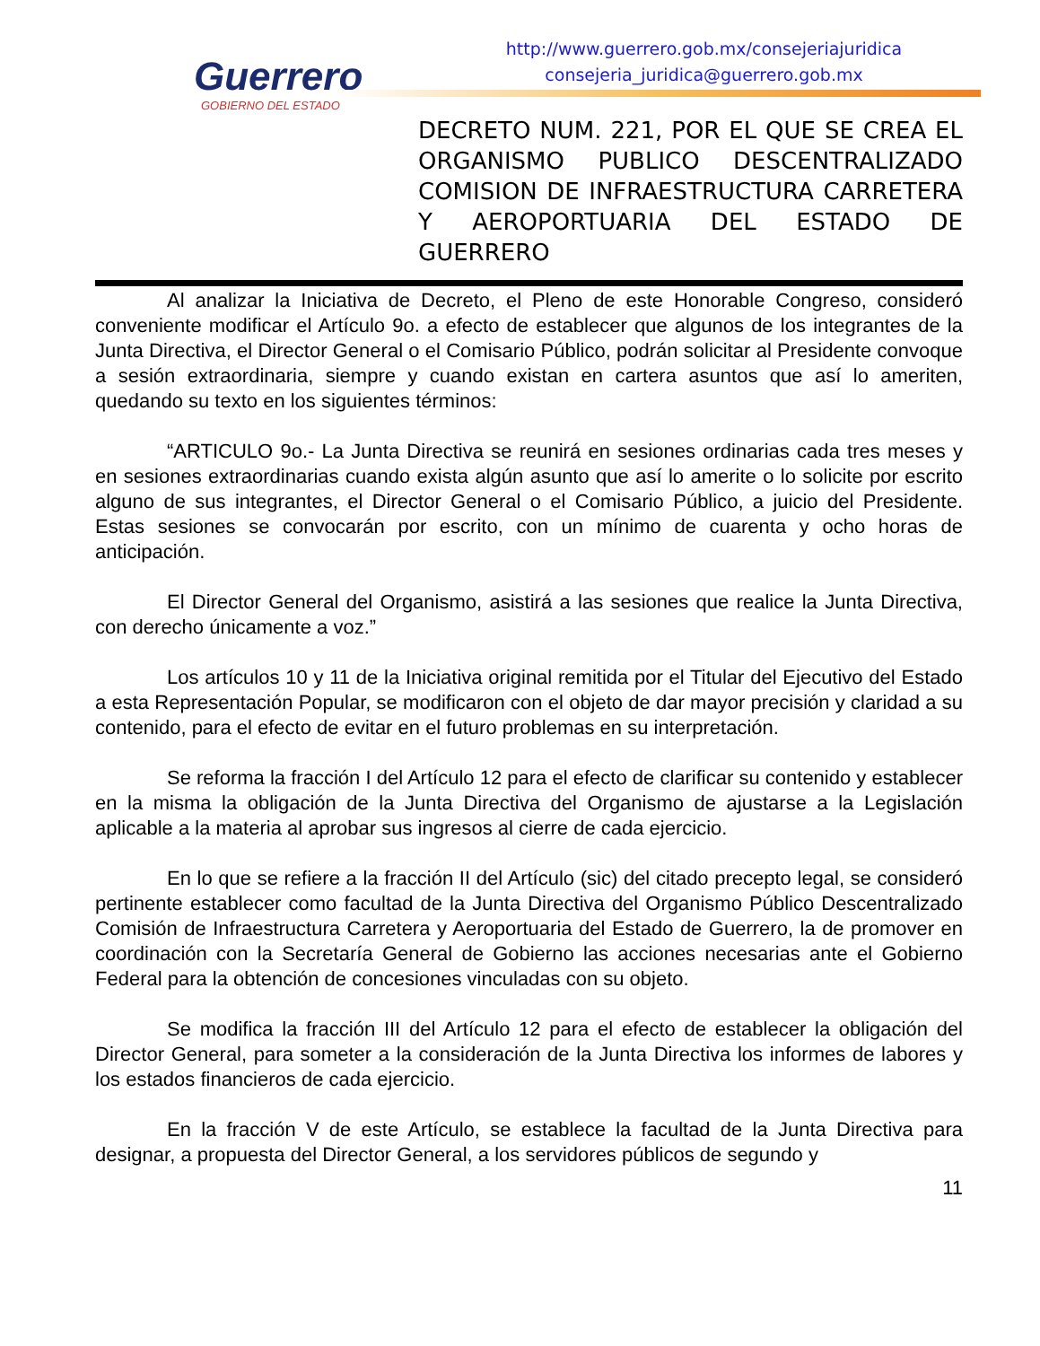Guerrero
GOBIERNO DEL ESTADO
http://www.guerrero.gob.mx/consejeriajuridica
consejeria_juridica@guerrero.gob.mx
DECRETO NUM. 221, POR EL QUE SE CREA EL ORGANISMO PUBLICO DESCENTRALIZADO COMISION DE INFRAESTRUCTURA CARRETERA Y AEROPORTUARIA DEL ESTADO DE GUERRERO
Al analizar la Iniciativa de Decreto, el Pleno de este Honorable Congreso, consideró conveniente modificar el Artículo 9o. a efecto de establecer que algunos de los integrantes de la Junta Directiva, el Director General o el Comisario Público, podrán solicitar al Presidente convoque a sesión extraordinaria, siempre y cuando existan en cartera asuntos que así lo ameriten, quedando su texto en los siguientes términos:
“ARTICULO 9o.- La Junta Directiva se reunirá en sesiones ordinarias cada tres meses y en sesiones extraordinarias cuando exista algún asunto que así lo amerite o lo solicite por escrito alguno de sus integrantes, el Director General o el Comisario Público, a juicio del Presidente. Estas sesiones se convocarán por escrito, con un mínimo de cuarenta y ocho horas de anticipación.
El Director General del Organismo, asistirá a las sesiones que realice la Junta Directiva, con derecho únicamente a voz.”
Los artículos 10 y 11 de la Iniciativa original remitida por el Titular del Ejecutivo del Estado a esta Representación Popular, se modificaron con el objeto de dar mayor precisión y claridad a su contenido, para el efecto de evitar en el futuro problemas en su interpretación.
Se reforma la fracción I del Artículo 12 para el efecto de clarificar su contenido y establecer en la misma la obligación de la Junta Directiva del Organismo de ajustarse a la Legislación aplicable a la materia al aprobar sus ingresos al cierre de cada ejercicio.
En lo que se refiere a la fracción II del Artículo (sic) del citado precepto legal, se consideró pertinente establecer como facultad de la Junta Directiva del Organismo Público Descentralizado Comisión de Infraestructura Carretera y Aeroportuaria del Estado de Guerrero, la de promover en coordinación con la Secretaría General de Gobierno las acciones necesarias ante el Gobierno Federal para la obtención de concesiones vinculadas con su objeto.
Se modifica la fracción III del Artículo 12 para el efecto de establecer la obligación del Director General, para someter a la consideración de la Junta Directiva los informes de labores y los estados financieros de cada ejercicio.
En la fracción V de este Artículo, se establece la facultad de la Junta Directiva para designar, a propuesta del Director General, a los servidores públicos de segundo y
11